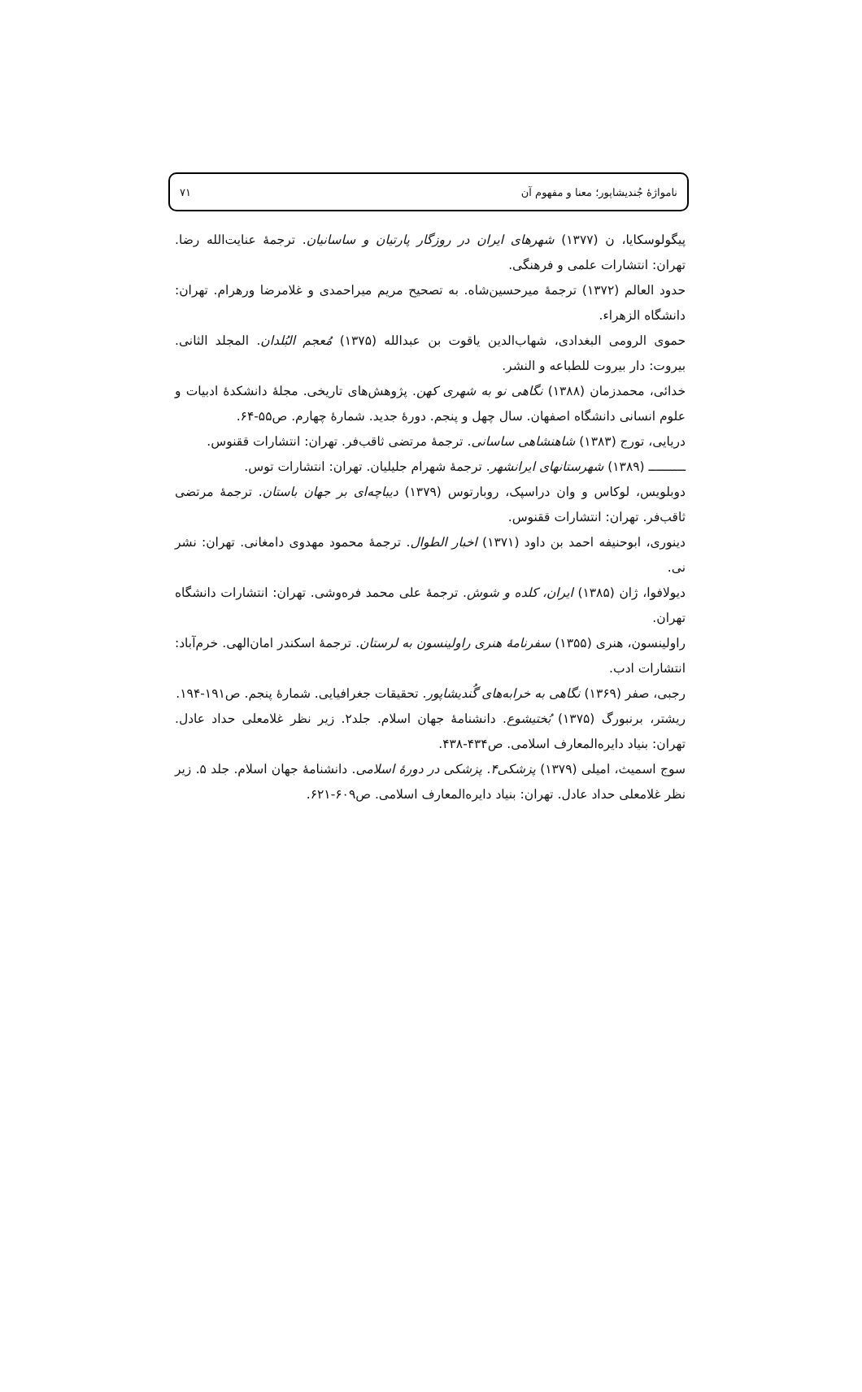نامواژهٔ جُندیشاپور؛ معنا و مفهوم آن ۷۱
پیگولوسکایا، ن (۱۳۷۷) شهرهای ایران در روزگار پارتیان و ساسانیان. ترجمهٔ عنایت‌الله رضا. تهران: انتشارات علمی و فرهنگی.
حدود العالم (۱۳۷۲) ترجمهٔ میرحسین‌شاه. به تصحیح مریم میراحمدی و غلامرضا ورهرام. تهران: دانشگاه الزهراء.
حموی الرومی البغدادی، شهاب‌الدین یاقوت بن عبدالله (۱۳۷۵) مُعجم البُلدان. المجلد الثانی. بیروت: دار بیروت للطباعه و النشر.
خدائی، محمدزمان (۱۳۸۸) نگاهی نو به شهری کهن. پژوهش‌های تاریخی. مجلهٔ دانشکدهٔ ادبیات و علوم انسانی دانشگاه اصفهان. سال چهل و پنجم. دورهٔ جدید. شمارهٔ چهارم. ص۵۵-۶۴.
دریایی، تورج (۱۳۸۳) شاهنشاهی ساسانی. ترجمهٔ مرتضی ثاقب‌فر. تهران: انتشارات ققنوس.
ــــــــــ (۱۳۸۹) شهرستانهای ایرانشهر. ترجمهٔ شهرام جلیلیان. تهران: انتشارات توس.
دوبلویس، لوکاس و وان دراسپک، روبارتوس (۱۳۷۹) دیباچه‌ای بر جهان باستان. ترجمهٔ مرتضی ثاقب‌فر. تهران: انتشارات ققنوس.
دینوری، ابوحنیفه احمد بن داود (۱۳۷۱) اخبار الطوال. ترجمهٔ محمود مهدوی دامغانی. تهران: نشر نی.
دیولافوا، ژان (۱۳۸۵) ایران، کلده و شوش. ترجمهٔ علی محمد فره‌وشی. تهران: انتشارات دانشگاه تهران.
راولینسون، هنری (۱۳۵۵) سفرنامهٔ هنری راولینسون به لرستان. ترجمهٔ اسکندر امان‌الهی. خرم‌آباد: انتشارات ادب.
رجبی، صفر (۱۳۶۹) نگاهی به خرابه‌های گُندیشاپور. تحقیقات جغرافیایی. شمارهٔ پنجم. ص۱۹۱-۱۹۴.
ریشتر، برنبورگ (۱۳۷۵) بُختیشوع. دانشنامهٔ جهان اسلام. جلد۲. زیر نظر غلامعلی حداد عادل. تهران: بنیاد دایره‌المعارف اسلامی. ص۴۳۴-۴۳۸.
سوج اسمیث، امیلی (۱۳۷۹) پزشکی۴. پزشکی در دورهٔ اسلامی. دانشنامهٔ جهان اسلام. جلد ۵. زیر نظر غلامعلی حداد عادل. تهران: بنیاد دایره‌المعارف اسلامی. ص۶۰۹-۶۲۱.